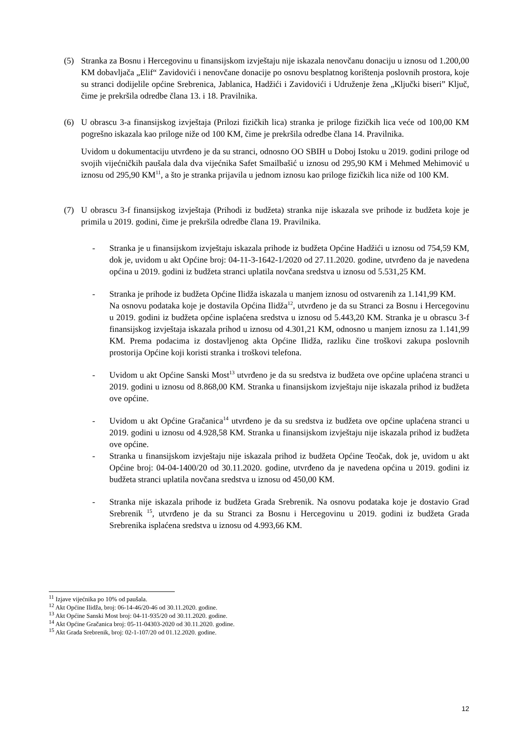(5) Stranka za Bosnu i Hercegovinu u finansijskom izvještaju nije iskazala nenovčanu donaciju u iznosu od 1.200,00 KM dobavljača „Elif“ Zavidovići i nenovčane donacije po osnovu besplatnog korištenja poslovnih prostora, koje su stranci dodijelile općine Srebrenica, Jablanica, Hadžići i Zavidovići i Udruženje žena „Ključki biseri” Ključ, čime je prekršila odredbe člana 13. i 18. Pravilnika.
(6) U obrascu 3-a finansijskog izvještaja (Prilozi fizičkih lica) stranka je priloge fizičkih lica veće od 100,00 KM pogrešno iskazala kao priloge niže od 100 KM, čime je prekršila odredbe člana 14. Pravilnika.
Uvidom u dokumentaciju utvrđeno je da su stranci, odnosno OO SBIH u Doboj Istoku u 2019. godini priloge od svojih vijećničkih paušala dala dva vijećnika Safet Smailbašić u iznosu od 295,90 KM i Mehmed Mehimović u iznosu od 295,90 KM<sup>11</sup>, a što je stranka prijavila u jednom iznosu kao priloge fizičkih lica niže od 100 KM.
(7) U obrascu 3-f finansijskog izvještaja (Prihodi iz budžeta) stranka nije iskazala sve prihode iz budžeta koje je primila u 2019. godini, čime je prekršila odredbe člana 19. Pravilnika.
- Stranka je u finansijskom izvještaju iskazala prihode iz budžeta Općine Hadžići u iznosu od 754,59 KM, dok je, uvidom u akt Općine broj: 04-11-3-1642-1/2020 od 27.11.2020. godine, utvrđeno da je navedena općina u 2019. godini iz budžeta stranci uplatila novčana sredstva u iznosu od 5.531,25 KM.
- Stranka je prihode iz budžeta Općine Ilidža iskazala u manjem iznosu od ostvarenih za 1.141,99 KM.
Na osnovu podataka koje je dostavila Općina Ilidža<sup>12</sup>, utvrđeno je da su Stranci za Bosnu i Hercegovinu u 2019. godini iz budžeta općine isplaćena sredstva u iznosu od 5.443,20 KM. Stranka je u obrascu 3-f finansijskog izvještaja iskazala prihod u iznosu od 4.301,21 KM, odnosno u manjem iznosu za 1.141,99 KM. Prema podacima iz dostavljenog akta Općine Ilidža, razliku čine troškovi zakupa poslovnih prostorija Općine koji koristi stranka i troškovi telefona.
- Uvidom u akt Općine Sanski Most<sup>13</sup> utvrđeno je da su sredstva iz budžeta ove općine uplaćena stranci u 2019. godini u iznosu od 8.868,00 KM. Stranka u finansijskom izvještaju nije iskazala prihod iz budžeta ove općine.
- Uvidom u akt Općine Gračanica<sup>14</sup> utvrđeno je da su sredstva iz budžeta ove općine uplaćena stranci u 2019. godini u iznosu od 4.928,58 KM. Stranka u finansijskom izvještaju nije iskazala prihod iz budžeta ove općine.
- Stranka u finansijskom izvještaju nije iskazala prihod iz budžeta Općine Teočak, dok je, uvidom u akt Općine broj: 04-04-1400/20 od 30.11.2020. godine, utvrđeno da je navedena općina u 2019. godini iz budžeta stranci uplatila novčana sredstva u iznosu od 450,00 KM.
- Stranka nije iskazala prihode iz budžeta Grada Srebrenik. Na osnovu podataka koje je dostavio Grad Srebrenik <sup>15</sup>, utvrđeno je da su Stranci za Bosnu i Hercegovinu u 2019. godini iz budžeta Grada Srebrenika isplaćena sredstva u iznosu od 4.993,66 KM.
<sup>11</sup> Izjave vijećnika po 10% od paušala.
<sup>12</sup> Akt Općine Ilidža, broj: 06-14-46/20-46 od 30.11.2020. godine.
<sup>13</sup> Akt Općine Sanski Most broj: 04-11-935/20 od 30.11.2020. godine.
<sup>14</sup> Akt Općine Gračanica broj: 05-11-04303-2020 od 30.11.2020. godine.
<sup>15</sup> Akt Grada Srebrenik, broj: 02-1-107/20 od 01.12.2020. godine.
12